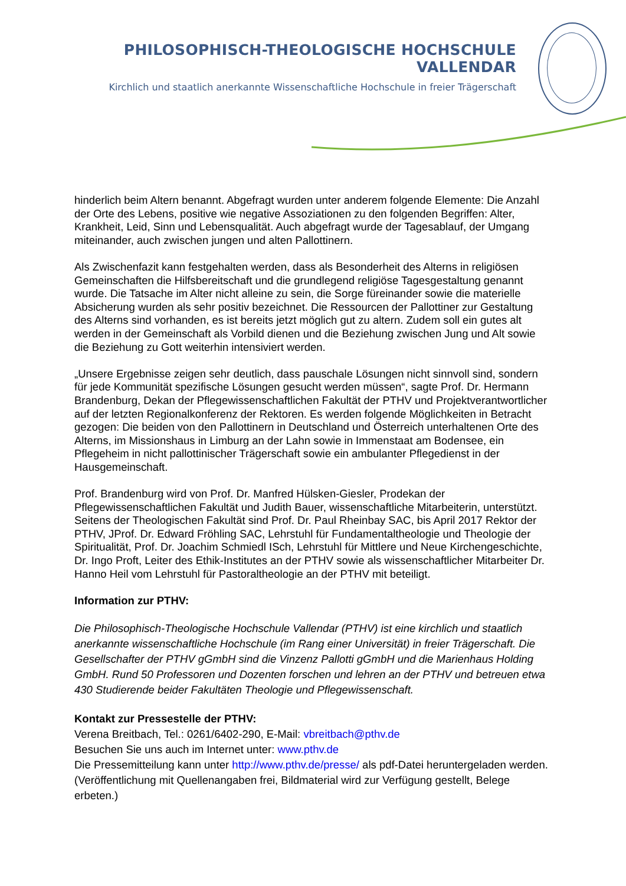PHILOSOPHISCH-THEOLOGISCHE HOCHSCHULE VALLENDAR
Kirchlich und staatlich anerkannte Wissenschaftliche Hochschule in freier Trägerschaft
hinderlich beim Altern benannt. Abgefragt wurden unter anderem folgende Elemente: Die Anzahl der Orte des Lebens, positive wie negative Assoziationen zu den folgenden Begriffen: Alter, Krankheit, Leid, Sinn und Lebensqualität. Auch abgefragt wurde der Tagesablauf, der Umgang miteinander, auch zwischen jungen und alten Pallottinern.
Als Zwischenfazit kann festgehalten werden, dass als Besonderheit des Alterns in religiösen Gemeinschaften die Hilfsbereitschaft und die grundlegend religiöse Tagesgestaltung genannt wurde. Die Tatsache im Alter nicht alleine zu sein, die Sorge füreinander sowie die materielle Absicherung wurden als sehr positiv bezeichnet. Die Ressourcen der Pallottiner zur Gestaltung des Alterns sind vorhanden, es ist bereits jetzt möglich gut zu altern. Zudem soll ein gutes alt werden in der Gemeinschaft als Vorbild dienen und die Beziehung zwischen Jung und Alt sowie die Beziehung zu Gott weiterhin intensiviert werden.
„Unsere Ergebnisse zeigen sehr deutlich, dass pauschale Lösungen nicht sinnvoll sind, sondern für jede Kommunität spezifische Lösungen gesucht werden müssen“, sagte Prof. Dr. Hermann Brandenburg, Dekan der Pflegewissenschaftlichen Fakultät der PTHV und Projektverantwortlicher auf der letzten Regionalkonferenz der Rektoren. Es werden folgende Möglichkeiten in Betracht gezogen: Die beiden von den Pallottinern in Deutschland und Österreich unterhaltenen Orte des Alterns, im Missionshaus in Limburg an der Lahn sowie in Immenstaat am Bodensee, ein Pflegeheim in nicht pallottinischer Trägerschaft sowie ein ambulanter Pflegedienst in der Hausgemeinschaft.
Prof. Brandenburg wird von Prof. Dr. Manfred Hülsken-Giesler, Prodekan der Pflegewissenschaftlichen Fakultät und Judith Bauer, wissenschaftliche Mitarbeiterin, unterstützt. Seitens der Theologischen Fakultät sind Prof. Dr. Paul Rheinbay SAC, bis April 2017 Rektor der PTHV, JProf. Dr. Edward Fröhling SAC, Lehrstuhl für Fundamentaltheologie und Theologie der Spiritualität, Prof. Dr. Joachim Schmiedl ISch, Lehrstuhl für Mittlere und Neue Kirchengeschichte, Dr. Ingo Proft, Leiter des Ethik-Institutes an der PTHV sowie als wissenschaftlicher Mitarbeiter Dr. Hanno Heil vom Lehrstuhl für Pastoraltheologie an der PTHV mit beteiligt.
Information zur PTHV:
Die Philosophisch-Theologische Hochschule Vallendar (PTHV) ist eine kirchlich und staatlich anerkannte wissenschaftliche Hochschule (im Rang einer Universität) in freier Trägerschaft. Die Gesellschafter der PTHV gGmbH sind die Vinzenz Pallotti gGmbH und die Marienhaus Holding GmbH. Rund 50 Professoren und Dozenten forschen und lehren an der PTHV und betreuen etwa 430 Studierende beider Fakultäten Theologie und Pflegewissenschaft.
Kontakt zur Pressestelle der PTHV:
Verena Breitbach, Tel.: 0261/6402-290, E-Mail: vbreitbach@pthv.de
Besuchen Sie uns auch im Internet unter: www.pthv.de
Die Pressemitteilung kann unter http://www.pthv.de/presse/ als pdf-Datei heruntergeladen werden. (Veröffentlichung mit Quellenangaben frei, Bildmaterial wird zur Verfügung gestellt, Belege erbeten.)